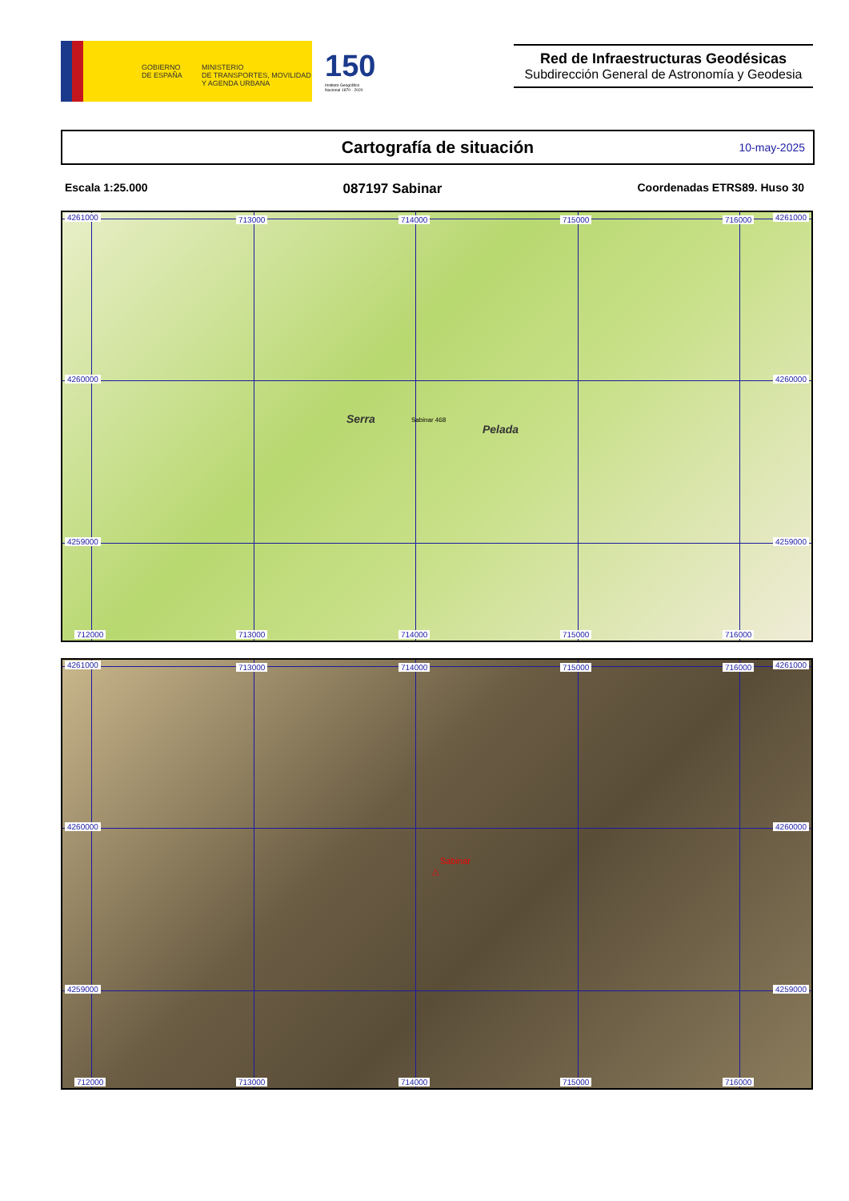GOBIERNO
DE ESPAÑA
MINISTERIO
DE TRANSPORTES, MOVILIDAD
Y AGENDA URBANA
150
Instituto Geográfico
Nacional 1870 - 2020
Red de Infraestructuras Geodésicas
Subdirección General de Astronomía y Geodesia
Cartografía de situación 10-may-2025
Escala 1:25.000 087197 Sabinar Coordenadas ETRS89. Huso 30
4261000 713000 714000 715000 716000 4261000
4260000 4260000
4259000 4259000
712000 713000 714000 715000 716000
Serra
Pelada
Sabinar 468
4261000 713000 714000 715000 716000 4261000
4260000 4260000
4259000 4259000
712000 713000 714000 715000 716000
Sabinar
△